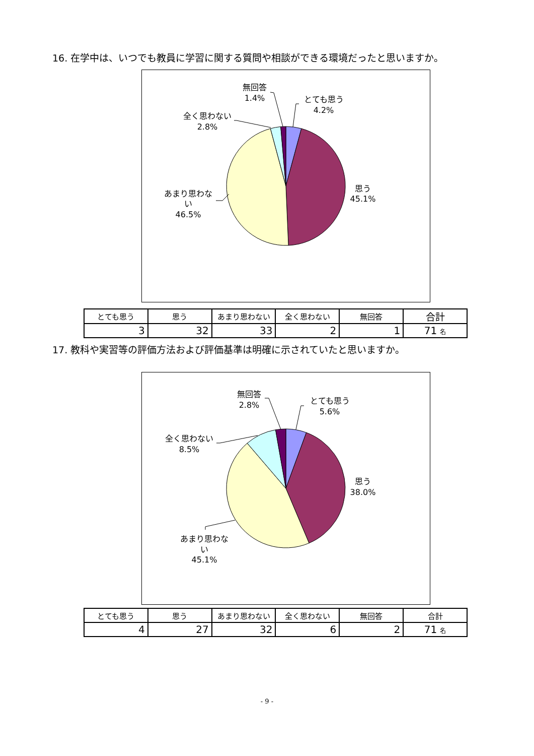16. 在学中は、いつでも教員に学習に関する質問や相談ができる環境だったと思いますか。
無回答
1.4%
とても思う
4.2%
全く思わない
2.8%
思う
45.1%
あまり思わな
い
46.5%
| とても思う | 思う | あまり思わない | 全く思わない | 無回答 | 合計 |
| --- | --- | --- | --- | --- | --- |
| 3 | 32 | 33 | 2 | 1 | 71 名 |
17. 教科や実習等の評価方法および評価基準は明確に示されていたと思いますか。
無回答
2.8%
とても思う
5.6%
全く思わない
8.5%
思う
38.0%
あまり思わな
い
45.1%
| とても思う | 思う | あまり思わない | 全く思わない | 無回答 | 合計 |
| --- | --- | --- | --- | --- | --- |
| 4 | 27 | 32 | 6 | 2 | 71 名 |
- 9 -